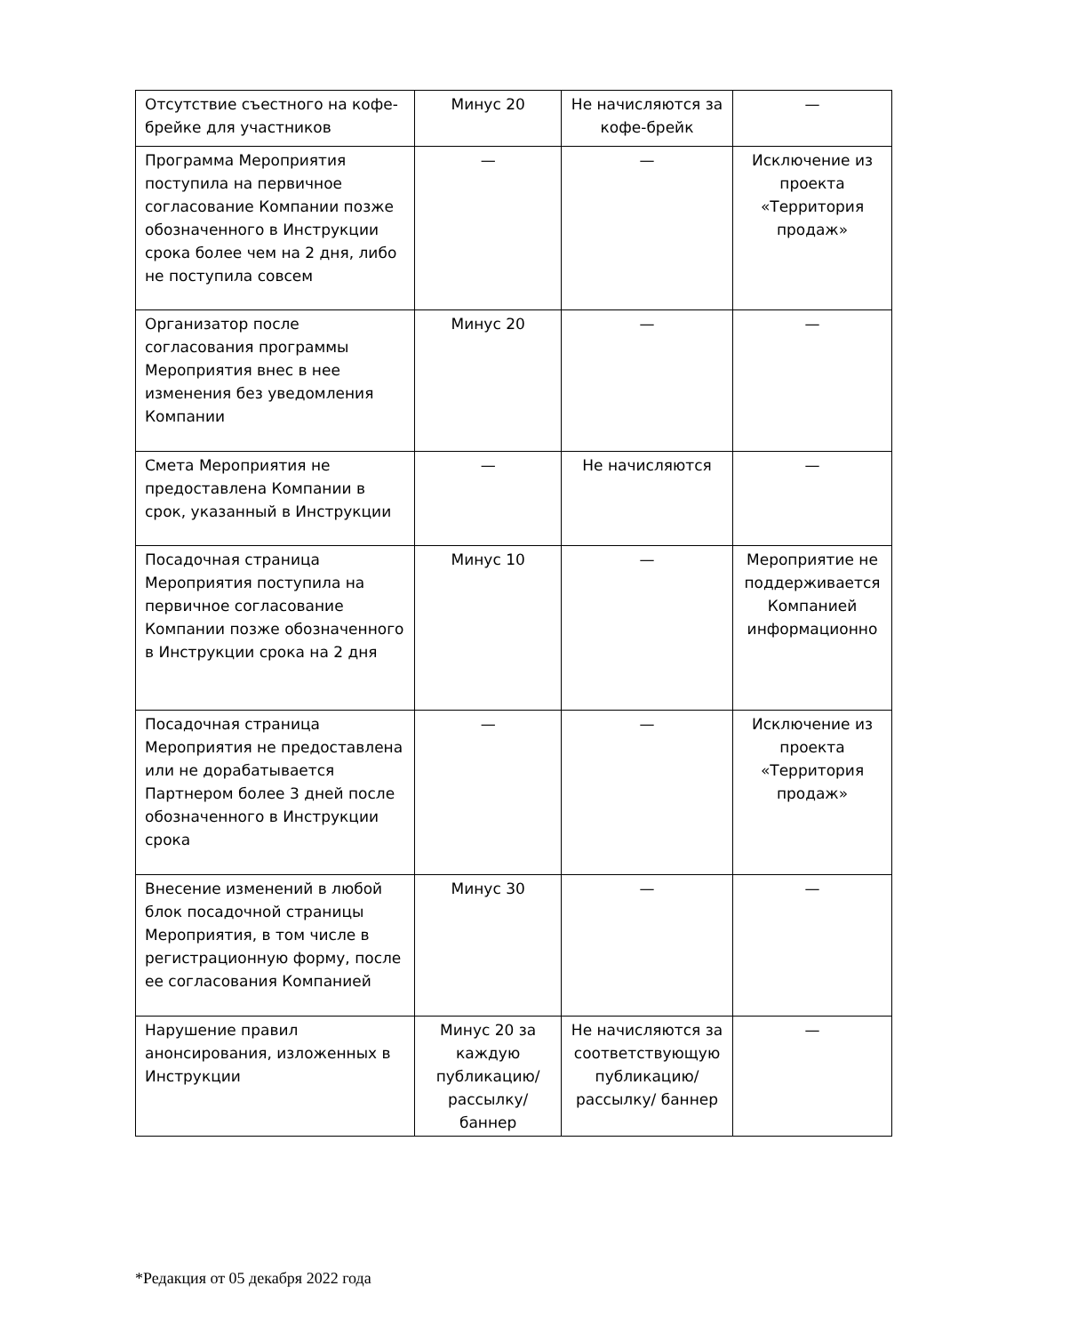| Отсутствие съестного на кофе-брейке для участников | Минус 20 | Не начисляются за кофе-брейк | — |
| Программа Мероприятия поступила на первичное согласование Компании позже обозначенного в Инструкции срока более чем на 2 дня, либо не поступила совсем | — | — | Исключение из проекта «Территория продаж» |
| Организатор после согласования программы Мероприятия внес в нее изменения без уведомления Компании | Минус 20 | — | — |
| Смета Мероприятия не предоставлена Компании в срок, указанный в Инструкции | — | Не начисляются | — |
| Посадочная страница Мероприятия поступила на первичное согласование Компании позже обозначенного в Инструкции срока на 2 дня | Минус 10 | — | Мероприятие не поддерживается Компанией информационно |
| Посадочная страница Мероприятия не предоставлена или не дорабатывается Партнером более 3 дней после обозначенного в Инструкции срока | — | — | Исключение из проекта «Территория продаж» |
| Внесение изменений в любой блок посадочной страницы Мероприятия, в том числе в регистрационную форму, после ее согласования Компанией | Минус 30 | — | — |
| Нарушение правил анонсирования, изложенных в Инструкции | Минус 20 за каждую публикацию/ рассылку/ баннер | Не начисляются за соответствующую публикацию/ рассылку/ баннер | — |
*Редакция от 05 декабря 2022 года